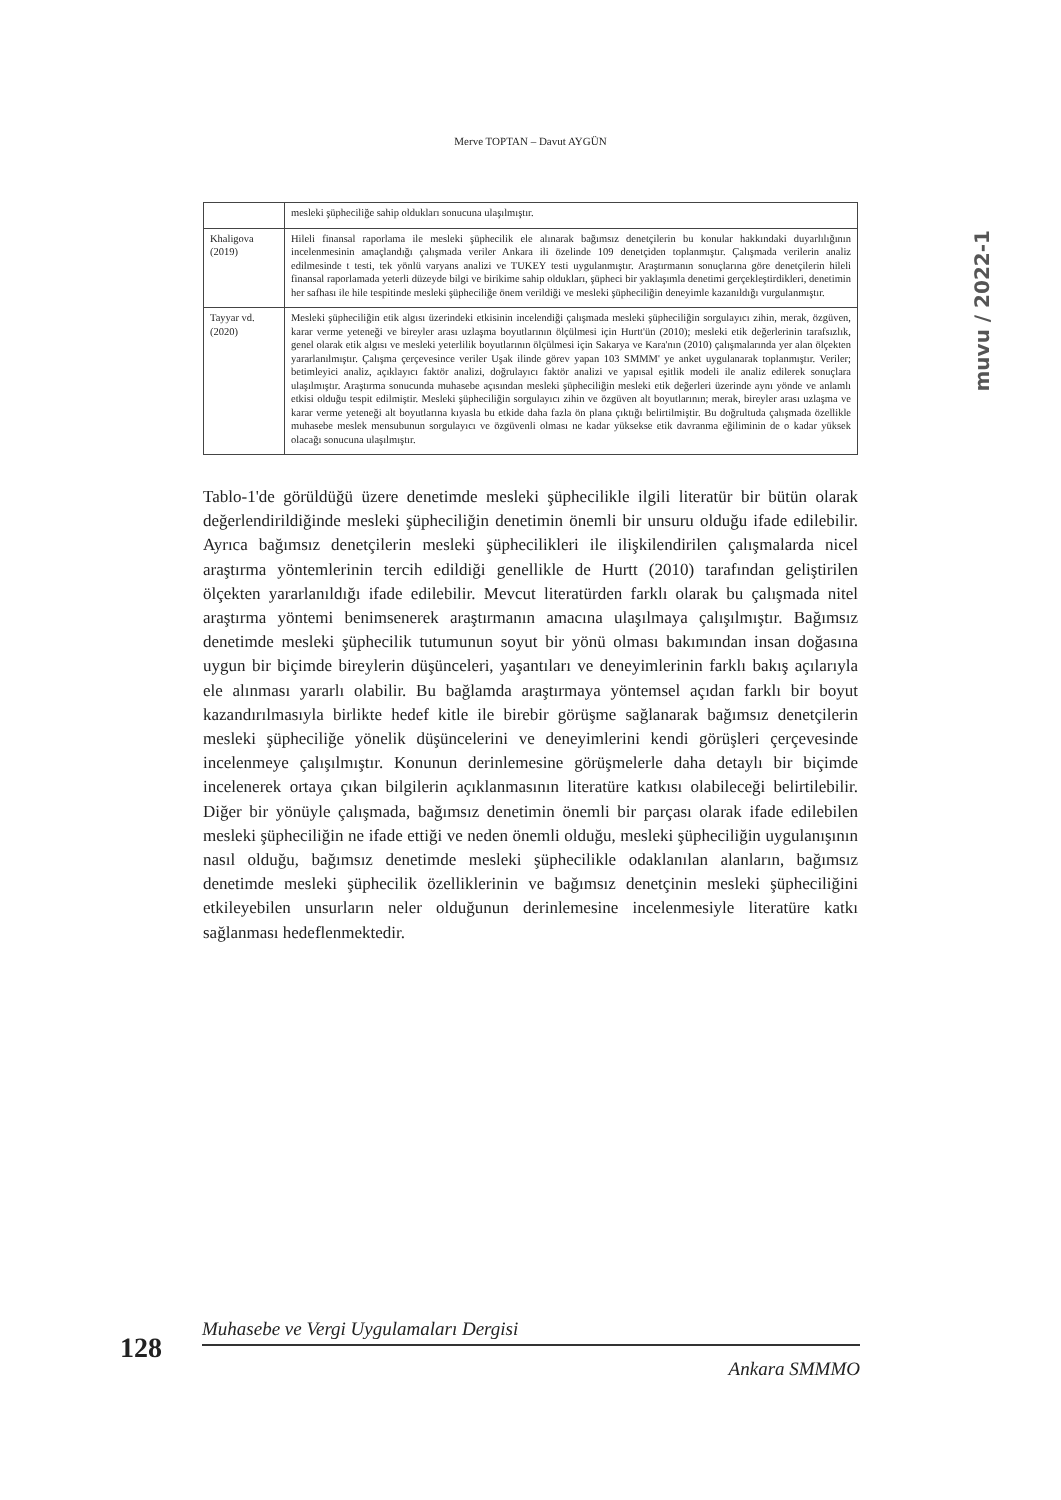Merve TOPTAN – Davut AYGÜN
muvu / 2022-1
| | mesleki şüpheciliğe sahip oldukları sonucuna ulaşılmıştır. |
| Khaligova (2019) | Hileli finansal raporlama ile mesleki şüphecilik ele alınarak bağımsız denetçilerin bu konular hakkındaki duyarlılığının incelenmesinin amaçlandığı çalışmada veriler Ankara ili özelinde 109 denetçiden toplanmıştır. Çalışmada verilerin analiz edilmesinde t testi, tek yönlü varyans analizi ve TUKEY testi uygulanmıştır. Araştırmanın sonuçlarına göre denetçilerin hileli finansal raporlamada yeterli düzeyde bilgi ve birikime sahip oldukları, şüpheci bir yaklaşımla denetimi gerçekleştirdikleri, denetimin her safhası ile hile tespitinde mesleki şüpheciliğe önem verildiği ve mesleki şüpheciliğin deneyimle kazanıldığı vurgulanmıştır. |
| Tayyar vd. (2020) | Mesleki şüpheciliğin etik algısı üzerindeki etkisinin incelendiği çalışmada mesleki şüpheciliğin sorgulayıcı zihin, merak, özgüven, karar verme yeteneği ve bireyler arası uzlaşma boyutlarının ölçülmesi için Hurtt'ün (2010); mesleki etik değerlerinin tarafsızlık, genel olarak etik algısı ve mesleki yeterlilik boyutlarının ölçülmesi için Sakarya ve Kara'nın (2010) çalışmalarında yer alan ölçekten yararlanılmıştır. Çalışma çerçevesince veriler Uşak ilinde görev yapan 103 SMMM' ye anket uygulanarak toplanmıştır. Veriler; betimleyici analiz, açıklayıcı faktör analizi, doğrulayıcı faktör analizi ve yapısal eşitlik modeli ile analiz edilerek sonuçlara ulaşılmıştır. Araştırma sonucunda muhasebe açısından mesleki şüpheciliğin mesleki etik değerleri üzerinde aynı yönde ve anlamlı etkisi olduğu tespit edilmiştir. Mesleki şüpheciliğin sorgulayıcı zihin ve özgüven alt boyutlarının; merak, bireyler arası uzlaşma ve karar verme yeteneği alt boyutlarına kıyasla bu etkide daha fazla ön plana çıktığı belirtilmiştir. Bu doğrultuda çalışmada özellikle muhasebe meslek mensubunun sorgulayıcı ve özgüvenli olması ne kadar yüksekse etik davranma eğiliminin de o kadar yüksek olacağı sonucuna ulaşılmıştır. |
Tablo-1'de görüldüğü üzere denetimde mesleki şüphecilikle ilgili literatür bir bütün olarak değerlendirildiğinde mesleki şüpheciliğin denetimin önemli bir unsuru olduğu ifade edilebilir. Ayrıca bağımsız denetçilerin mesleki şüphecilikleri ile ilişkilendirilen çalışmalarda nicel araştırma yöntemlerinin tercih edildiği genellikle de Hurtt (2010) tarafından geliştirilen ölçekten yararlanıldığı ifade edilebilir. Mevcut literatürden farklı olarak bu çalışmada nitel araştırma yöntemi benimsenerek araştırmanın amacına ulaşılmaya çalışılmıştır. Bağımsız denetimde mesleki şüphecilik tutumunun soyut bir yönü olması bakımından insan doğasına uygun bir biçimde bireylerin düşünceleri, yaşantıları ve deneyimlerinin farklı bakış açılarıyla ele alınması yararlı olabilir. Bu bağlamda araştırmaya yöntemsel açıdan farklı bir boyut kazandırılmasıyla birlikte hedef kitle ile birebir görüşme sağlanarak bağımsız denetçilerin mesleki şüpheciliğe yönelik düşüncelerini ve deneyimlerini kendi görüşleri çerçevesinde incelenmeye çalışılmıştır. Konunun derinlemesine görüşmelerle daha detaylı bir biçimde incelenerek ortaya çıkan bilgilerin açıklanmasının literatüre katkısı olabileceği belirtilebilir. Diğer bir yönüyle çalışmada, bağımsız denetimin önemli bir parçası olarak ifade edilebilen mesleki şüpheciliğin ne ifade ettiği ve neden önemli olduğu, mesleki şüpheciliğin uygulanışının nasıl olduğu, bağımsız denetimde mesleki şüphecilikle odaklanılan alanların, bağımsız denetimde mesleki şüphecilik özelliklerinin ve bağımsız denetçinin mesleki şüpheciliğini etkileyebilen unsurların neler olduğunun derinlemesine incelenmesiyle literatüre katkı sağlanması hedeflenmektedir.
128
Muhasebe ve Vergi Uygulamaları Dergisi
Ankara SMMMO